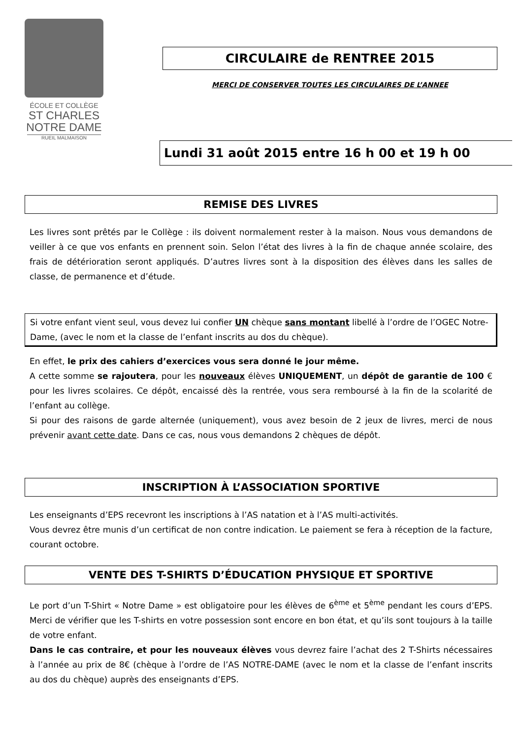ÉCOLE ET COLLÈGE
ST CHARLES
NOTRE DAME
RUEIL MALMAISON
CIRCULAIRE de RENTREE 2015
MERCI DE CONSERVER TOUTES LES CIRCULAIRES DE L’ANNEE
Lundi 31 août 2015 entre 16 h 00 et 19 h 00
REMISE DES LIVRES
Les livres sont prêtés par le Collège : ils doivent normalement rester à la maison. Nous vous demandons de veiller à ce que vos enfants en prennent soin. Selon l’état des livres à la fin de chaque année scolaire, des frais de détérioration seront appliqués. D’autres livres sont à la disposition des élèves dans les salles de classe, de permanence et d’étude.
Si votre enfant vient seul, vous devez lui confier UN chèque sans montant libellé à l’ordre de l’OGEC Notre-Dame, (avec le nom et la classe de l’enfant inscrits au dos du chèque).
En effet, le prix des cahiers d’exercices vous sera donné le jour même.
A cette somme se rajoutera, pour les nouveaux élèves UNIQUEMENT, un dépôt de garantie de 100 € pour les livres scolaires. Ce dépôt, encaissé dès la rentrée, vous sera remboursé à la fin de la scolarité de l’enfant au collège.
Si pour des raisons de garde alternée (uniquement), vous avez besoin de 2 jeux de livres, merci de nous prévenir avant cette date. Dans ce cas, nous vous demandons 2 chèques de dépôt.
INSCRIPTION À L’ASSOCIATION SPORTIVE
Les enseignants d’EPS recevront les inscriptions à l’AS natation et à l’AS multi-activités.
Vous devrez être munis d’un certificat de non contre indication. Le paiement se fera à réception de la facture, courant octobre.
VENTE DES T-SHIRTS D’ÉDUCATION PHYSIQUE ET SPORTIVE
Le port d’un T-Shirt « Notre Dame » est obligatoire pour les élèves de 6<sup>ème</sup> et 5<sup>ème</sup> pendant les cours d’EPS. Merci de vérifier que les T-shirts en votre possession sont encore en bon état, et qu’ils sont toujours à la taille de votre enfant.
Dans le cas contraire, et pour les nouveaux élèves vous devrez faire l’achat des 2 T-Shirts nécessaires à l’année au prix de 8€ (chèque à l’ordre de l’AS NOTRE-DAME (avec le nom et la classe de l’enfant inscrits au dos du chèque) auprès des enseignants d’EPS.